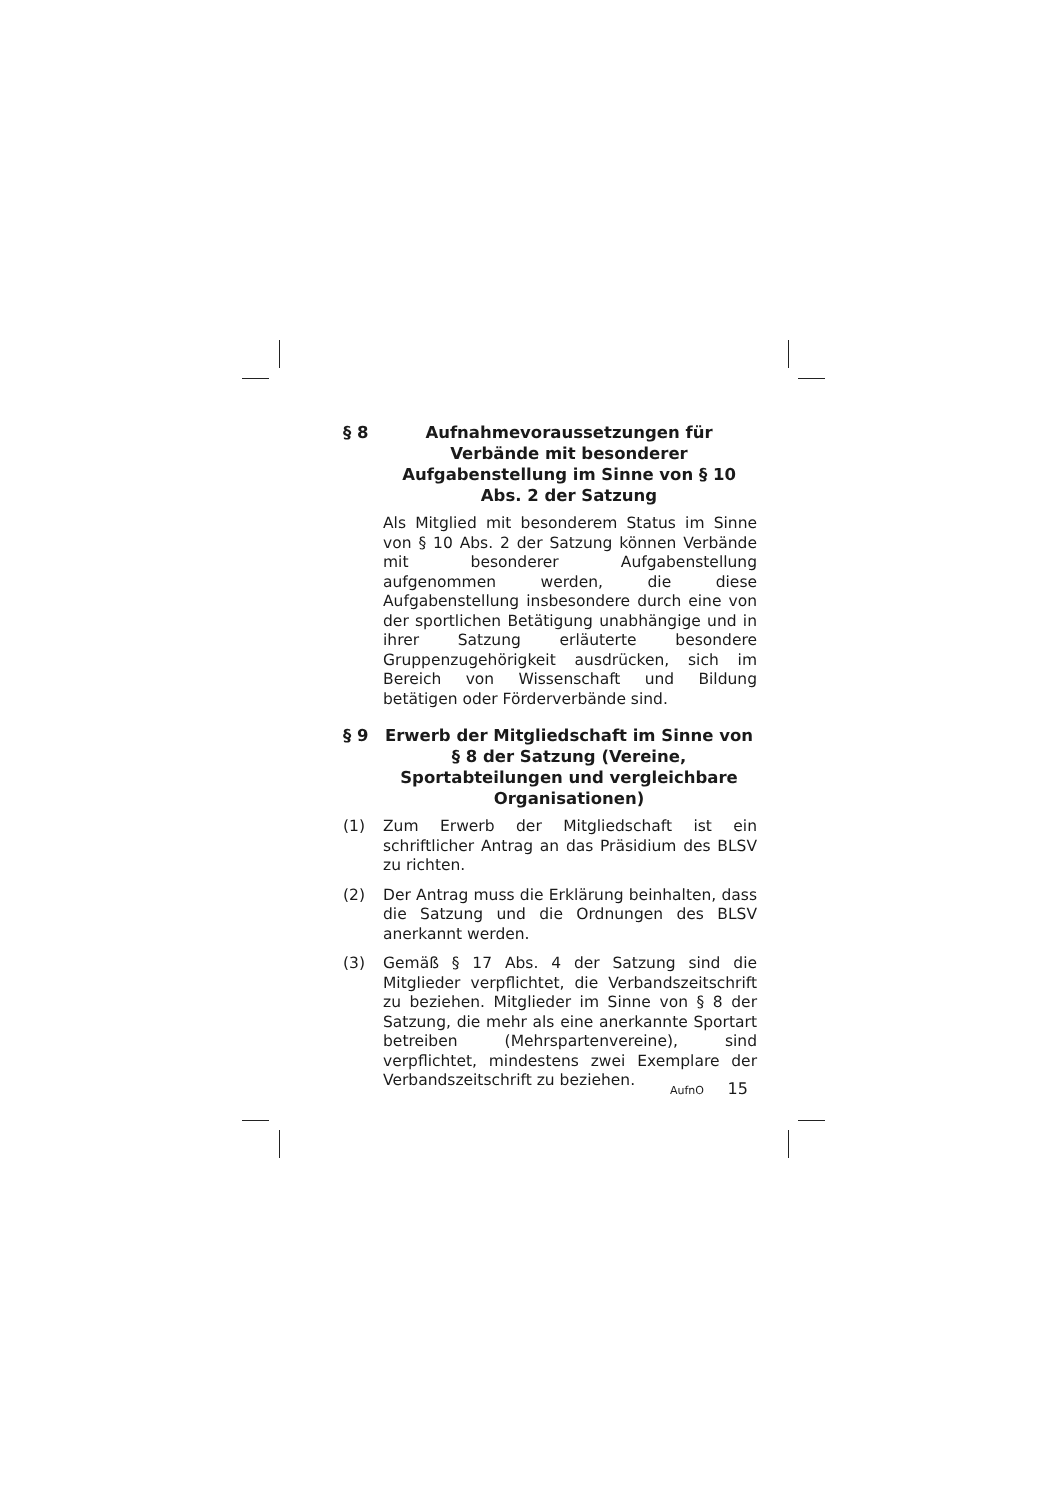§ 8 Aufnahmevoraussetzungen für Verbände mit besonderer Aufgabenstellung im Sinne von § 10 Abs. 2 der Satzung
Als Mitglied mit besonderem Status im Sinne von § 10 Abs. 2 der Satzung können Verbände mit besonderer Aufgabenstellung aufgenommen werden, die diese Aufgabenstellung insbesondere durch eine von der sportlichen Betätigung unabhängige und in ihrer Satzung erläuterte besondere Gruppenzugehörigkeit ausdrücken, sich im Bereich von Wissenschaft und Bildung betätigen oder Förderverbände sind.
§ 9 Erwerb der Mitgliedschaft im Sinne von § 8 der Satzung (Vereine, Sportabteilungen und vergleichbare Organisationen)
(1) Zum Erwerb der Mitgliedschaft ist ein schriftlicher Antrag an das Präsidium des BLSV zu richten.
(2) Der Antrag muss die Erklärung beinhalten, dass die Satzung und die Ordnungen des BLSV anerkannt werden.
(3) Gemäß § 17 Abs. 4 der Satzung sind die Mitglieder verpflichtet, die Verbandszeitschrift zu beziehen. Mitglieder im Sinne von § 8 der Satzung, die mehr als eine anerkannte Sportart betreiben (Mehrspartenvereine), sind verpflichtet, mindestens zwei Exemplare der Verbandszeitschrift zu beziehen.
AufnO 15